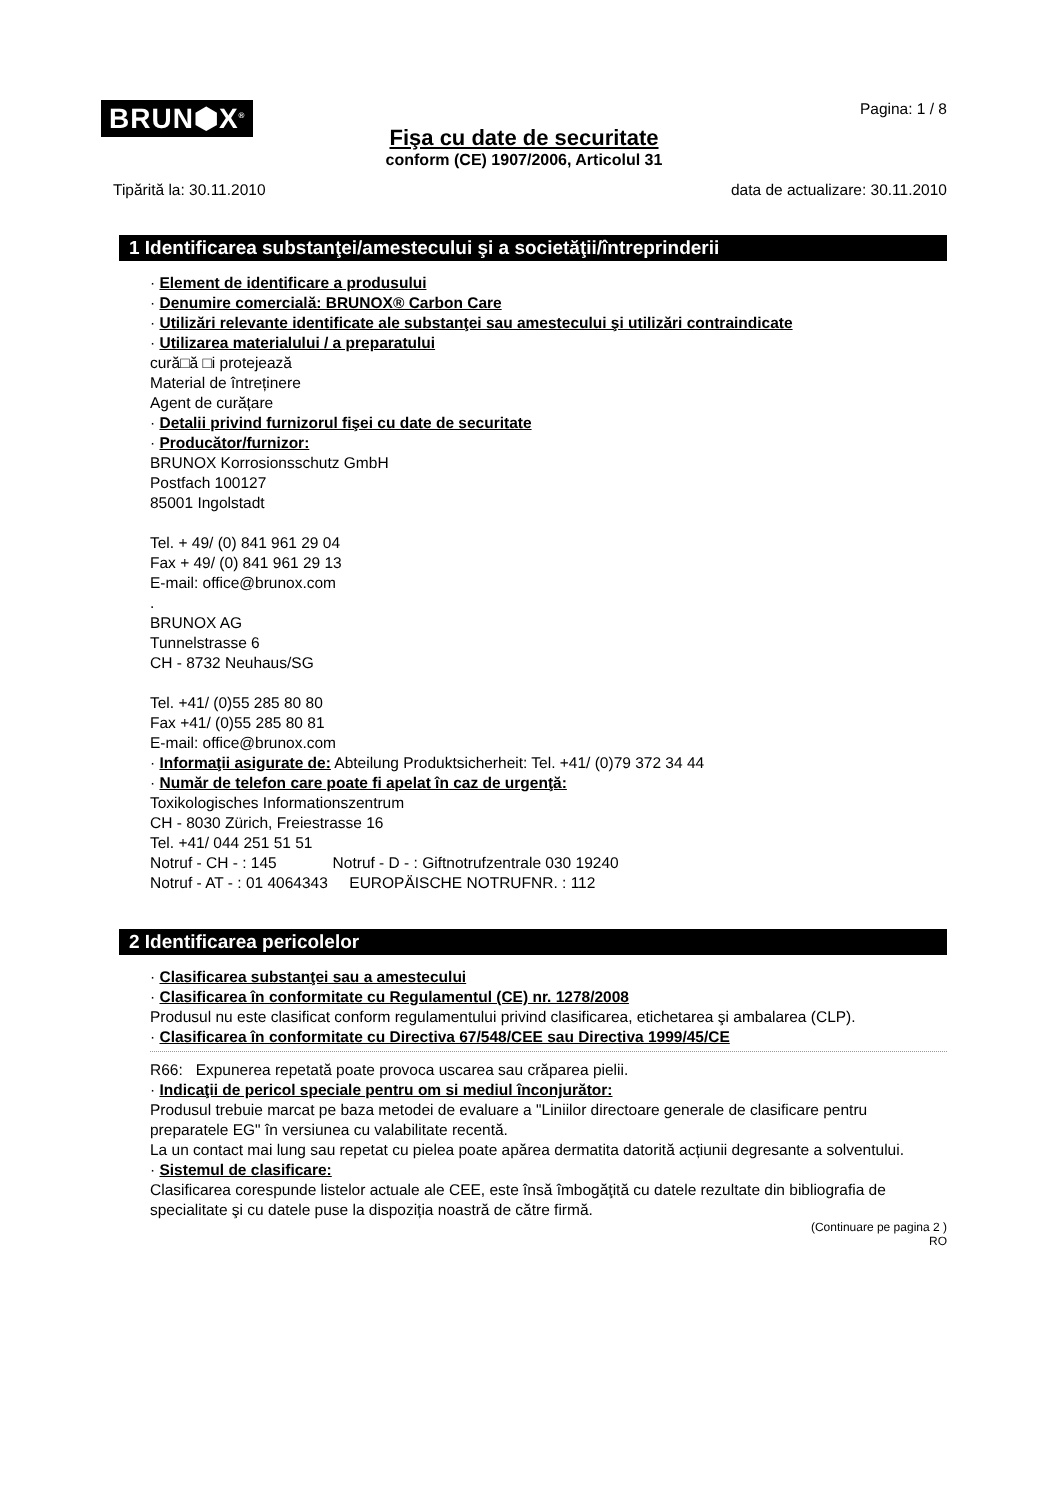BRUN⬢X<sup>®</sup>
Pagina: 1 / 8
Fişa cu date de securitate
conform (CE) 1907/2006, Articolul 31
Tipărită la: 30.11.2010 data de actualizare: 30.11.2010
1 Identificarea substanţei/amestecului şi a societăţii/întreprinderii
· Element de identificare a produsului
· Denumire comercială: BRUNOX® Carbon Care
· Utilizări relevante identificate ale substanţei sau amestecului şi utilizări contraindicate
· Utilizarea materialului / a preparatului
cură□ă □i protejează
Material de întreținere
Agent de curățare
· Detalii privind furnizorul fişei cu date de securitate
· Producător/furnizor:
BRUNOX Korrosionsschutz GmbH
Postfach 100127
85001 Ingolstadt
Tel. + 49/ (0) 841 961 29 04
Fax + 49/ (0) 841 961 29 13
E-mail: office@brunox.com
.
BRUNOX AG
Tunnelstrasse 6
CH - 8732 Neuhaus/SG
Tel. +41/ (0)55 285 80 80
Fax +41/ (0)55 285 80 81
E-mail: office@brunox.com
· Informaţii asigurate de: Abteilung Produktsicherheit: Tel. +41/ (0)79 372 34 44
· Număr de telefon care poate fi apelat în caz de urgenţă:
Toxikologisches Informationszentrum
CH - 8030 Zürich, Freiestrasse 16
Tel. +41/ 044 251 51 51
Notruf - CH - : 145 Notruf - D - : Giftnotrufzentrale 030 19240
Notruf - AT - : 01 4064343 EUROPÄISCHE NOTRUFNR. : 112
2 Identificarea pericolelor
· Clasificarea substanţei sau a amestecului
· Clasificarea în conformitate cu Regulamentul (CE) nr. 1278/2008
Produsul nu este clasificat conform regulamentului privind clasificarea, etichetarea şi ambalarea (CLP).
· Clasificarea în conformitate cu Directiva 67/548/CEE sau Directiva 1999/45/CE
R66: Expunerea repetată poate provoca uscarea sau crăparea pielii.
· Indicaţii de pericol speciale pentru om si mediul înconjurător:
Produsul trebuie marcat pe baza metodei de evaluare a "Liniilor directoare generale de clasificare pentru preparatele EG" în versiunea cu valabilitate recentă.
La un contact mai lung sau repetat cu pielea poate apărea dermatita datorită acțiunii degresante a solventului.
· Sistemul de clasificare:
Clasificarea corespunde listelor actuale ale CEE, este însă îmbogăţită cu datele rezultate din bibliografia de specialitate şi cu datele puse la dispoziția noastră de către firmă.
(Continuare pe pagina 2 )
RO